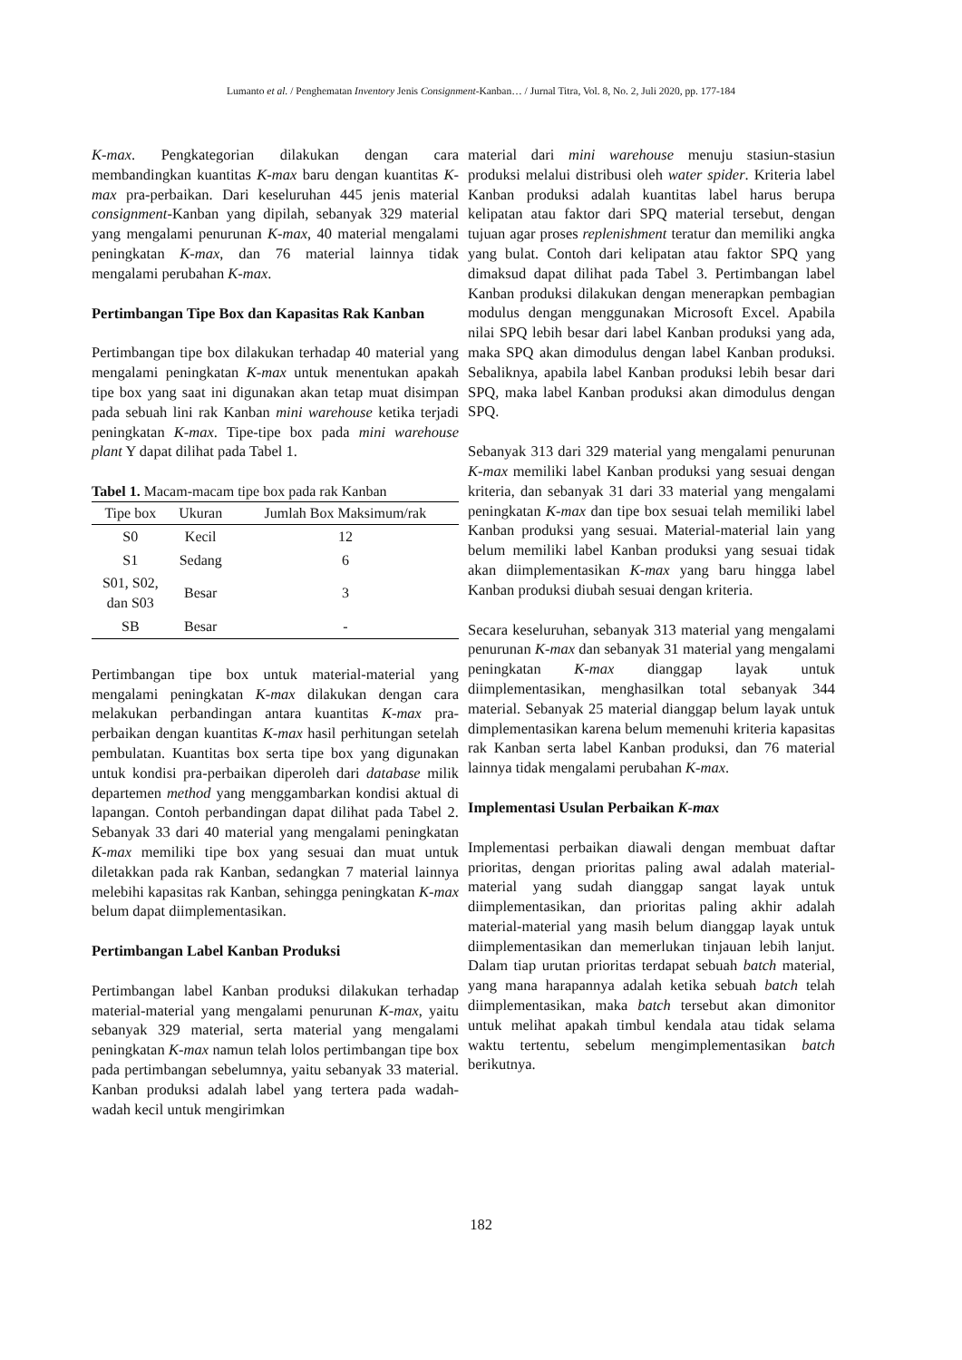Lumanto et al. / Penghematan Inventory Jenis Consignment-Kanban… / Jurnal Titra, Vol. 8, No. 2, Juli 2020, pp. 177-184
K-max. Pengkategorian dilakukan dengan cara membandingkan kuantitas K-max baru dengan kuantitas K-max pra-perbaikan. Dari keseluruhan 445 jenis material consignment-Kanban yang dipilah, sebanyak 329 material yang mengalami penurunan K-max, 40 material mengalami peningkatan K-max, dan 76 material lainnya tidak mengalami perubahan K-max.
Pertimbangan Tipe Box dan Kapasitas Rak Kanban
Pertimbangan tipe box dilakukan terhadap 40 material yang mengalami peningkatan K-max untuk menentukan apakah tipe box yang saat ini digunakan akan tetap muat disimpan pada sebuah lini rak Kanban mini warehouse ketika terjadi peningkatan K-max. Tipe-tipe box pada mini warehouse plant Y dapat dilihat pada Tabel 1.
Tabel 1. Macam-macam tipe box pada rak Kanban
| Tipe box | Ukuran | Jumlah Box Maksimum/rak |
| --- | --- | --- |
| S0 | Kecil | 12 |
| S1 | Sedang | 6 |
| S01, S02, dan S03 | Besar | 3 |
| SB | Besar | - |
Pertimbangan tipe box untuk material-material yang mengalami peningkatan K-max dilakukan dengan cara melakukan perbandingan antara kuantitas K-max pra-perbaikan dengan kuantitas K-max hasil perhitungan setelah pembulatan. Kuantitas box serta tipe box yang digunakan untuk kondisi pra-perbaikan diperoleh dari database milik departemen method yang menggambarkan kondisi aktual di lapangan. Contoh perbandingan dapat dilihat pada Tabel 2. Sebanyak 33 dari 40 material yang mengalami peningkatan K-max memiliki tipe box yang sesuai dan muat untuk diletakkan pada rak Kanban, sedangkan 7 material lainnya melebihi kapasitas rak Kanban, sehingga peningkatan K-max belum dapat diimplementasikan.
Pertimbangan Label Kanban Produksi
Pertimbangan label Kanban produksi dilakukan terhadap material-material yang mengalami penurunan K-max, yaitu sebanyak 329 material, serta material yang mengalami peningkatan K-max namun telah lolos pertimbangan tipe box pada pertimbangan sebelumnya, yaitu sebanyak 33 material. Kanban produksi adalah label yang tertera pada wadah-wadah kecil untuk mengirimkan
material dari mini warehouse menuju stasiun-stasiun produksi melalui distribusi oleh water spider. Kriteria label Kanban produksi adalah kuantitas label harus berupa kelipatan atau faktor dari SPQ material tersebut, dengan tujuan agar proses replenishment teratur dan memiliki angka yang bulat. Contoh dari kelipatan atau faktor SPQ yang dimaksud dapat dilihat pada Tabel 3. Pertimbangan label Kanban produksi dilakukan dengan menerapkan pembagian modulus dengan menggunakan Microsoft Excel. Apabila nilai SPQ lebih besar dari label Kanban produksi yang ada, maka SPQ akan dimodulus dengan label Kanban produksi. Sebaliknya, apabila label Kanban produksi lebih besar dari SPQ, maka label Kanban produksi akan dimodulus dengan SPQ.
Sebanyak 313 dari 329 material yang mengalami penurunan K-max memiliki label Kanban produksi yang sesuai dengan kriteria, dan sebanyak 31 dari 33 material yang mengalami peningkatan K-max dan tipe box sesuai telah memiliki label Kanban produksi yang sesuai. Material-material lain yang belum memiliki label Kanban produksi yang sesuai tidak akan diimplementasikan K-max yang baru hingga label Kanban produksi diubah sesuai dengan kriteria.
Secara keseluruhan, sebanyak 313 material yang mengalami penurunan K-max dan sebanyak 31 material yang mengalami peningkatan K-max dianggap layak untuk diimplementasikan, menghasilkan total sebanyak 344 material. Sebanyak 25 material dianggap belum layak untuk dimplementasikan karena belum memenuhi kriteria kapasitas rak Kanban serta label Kanban produksi, dan 76 material lainnya tidak mengalami perubahan K-max.
Implementasi Usulan Perbaikan K-max
Implementasi perbaikan diawali dengan membuat daftar prioritas, dengan prioritas paling awal adalah material-material yang sudah dianggap sangat layak untuk diimplementasikan, dan prioritas paling akhir adalah material-material yang masih belum dianggap layak untuk diimplementasikan dan memerlukan tinjauan lebih lanjut. Dalam tiap urutan prioritas terdapat sebuah batch material, yang mana harapannya adalah ketika sebuah batch telah diimplementasikan, maka batch tersebut akan dimonitor untuk melihat apakah timbul kendala atau tidak selama waktu tertentu, sebelum mengimplementasikan batch berikutnya.
182